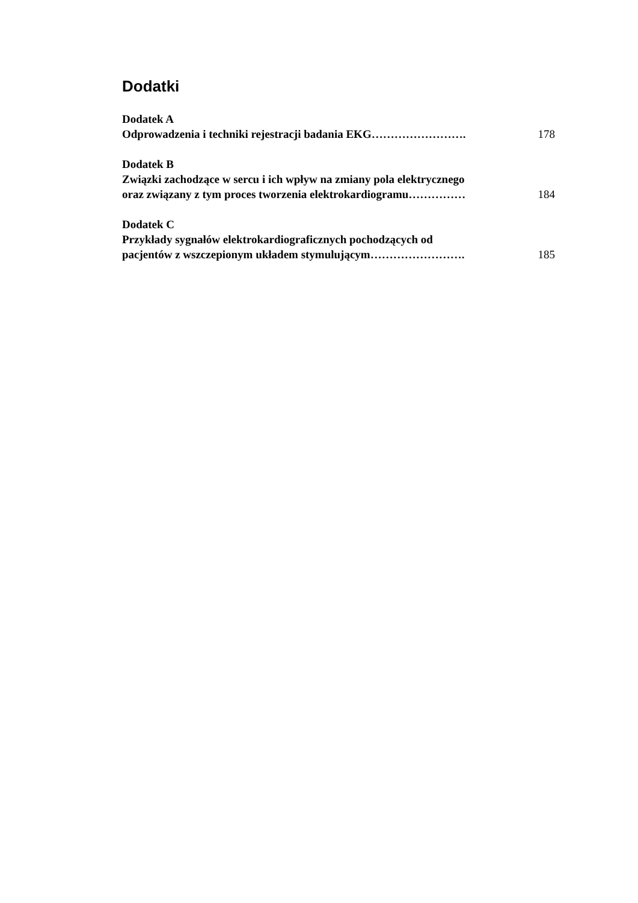Dodatki
Dodatek A
Odprowadzenia i techniki rejestracji badania EKG…………………….
178
Dodatek B
Związki zachodzące w sercu i ich wpływ na zmiany pola elektrycznego
oraz związany z tym proces tworzenia elektrokardiogramu……………
184
Dodatek C
Przykłady sygnałów elektrokardiograficznych pochodzących od
pacjentów z wszczepionym układem stymulującym…………………….
185